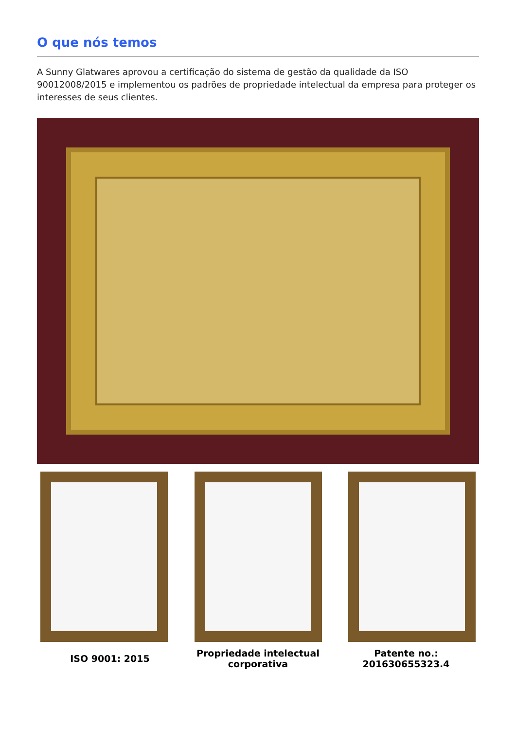O que nós temos
A Sunny Glatwares aprovou a certificação do sistema de gestão da qualidade da ISO 90012008/2015 e implementou os padrões de propriedade intelectual da empresa para proteger os interesses de seus clientes.
ISO 9001: 2015 Propriedade intelectual corporativa
Patente no.: 201630655323.4